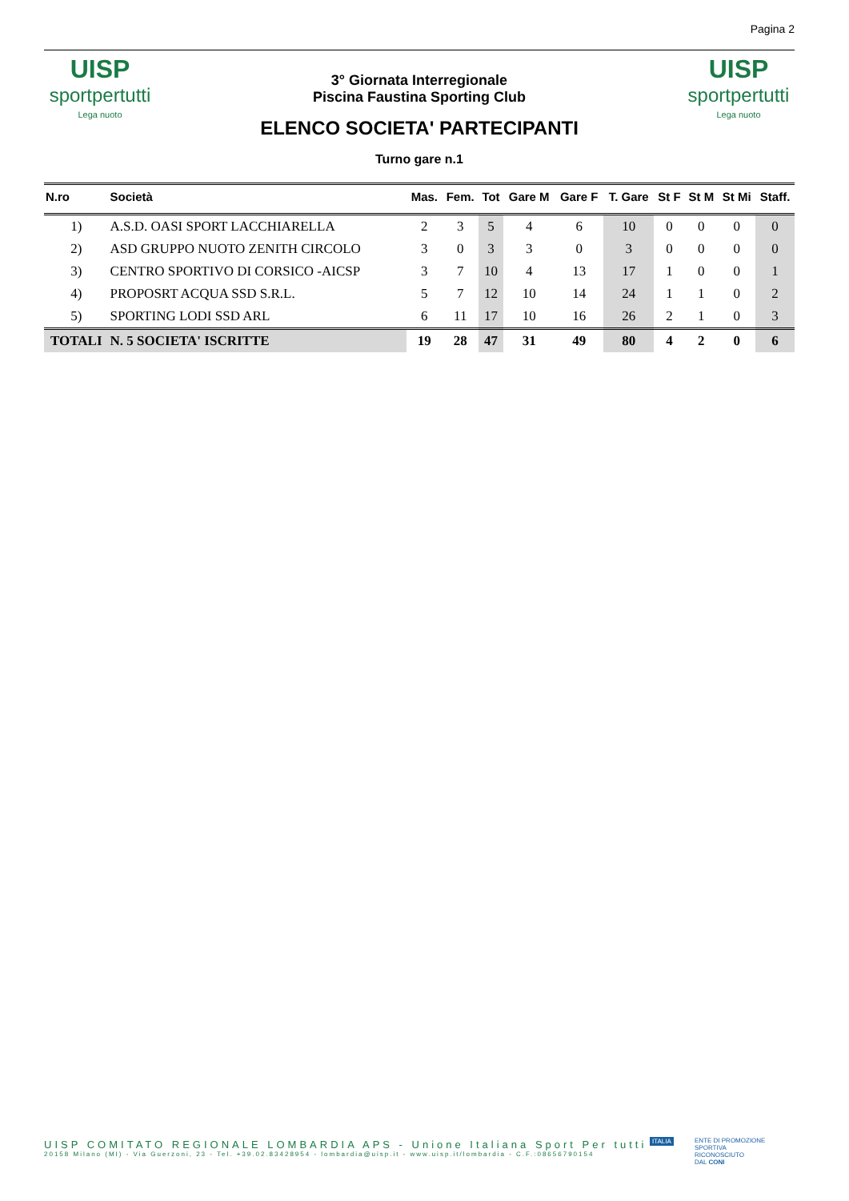Pagina 2
UISP
sportpertutti
Lega nuoto
3° Giornata Interregionale
Piscina Faustina Sporting Club
ELENCO SOCIETA' PARTECIPANTI
Turno gare n.1
UISP
sportpertutti
Lega nuoto
| N.ro | Società | | Mas. | Fem. | Tot | Gare M | Gare F | T. Gare | St F | St M | St Mi | Staff. |
| --- | --- | --- | --- | --- | --- | --- | --- | --- | --- | --- | --- | --- |
| 1) | A.S.D. OASI SPORT LACCHIARELLA | | 2 | 3 | 5 | 4 | 6 | 10 | 0 | 0 | 0 | 0 |
| 2) | ASD GRUPPO NUOTO ZENITH CIRCOLO | | 3 | 0 | 3 | 3 | 0 | 3 | 0 | 0 | 0 | 0 |
| 3) | CENTRO SPORTIVO DI CORSICO -AICSP | | 3 | 7 | 10 | 4 | 13 | 17 | 1 | 0 | 0 | 1 |
| 4) | PROPOSRT ACQUA SSD S.R.L. | | 5 | 7 | 12 | 10 | 14 | 24 | 1 | 1 | 0 | 2 |
| 5) | SPORTING LODI SSD ARL | | 6 | 11 | 17 | 10 | 16 | 26 | 2 | 1 | 0 | 3 |
| TOTALI | | N. 5 SOCIETA' ISCRITTE | 19 | 28 | 47 | 31 | 49 | 80 | 4 | 2 | 0 | 6 |
UISP COMITATO REGIONALE LOMBARDIA APS - Unione Italiana Sport Per tutti
20158 Milano (MI) - Via Guerzoni, 23 - Tel. +39.02.83428954 - lombardia@uisp.it - www.uisp.it/lombardia - C.F.:08656790154
ENTE DI PROMOZIONE
SPORTIVA
RICONOSCIUTO
DAL CONI
ITALIA